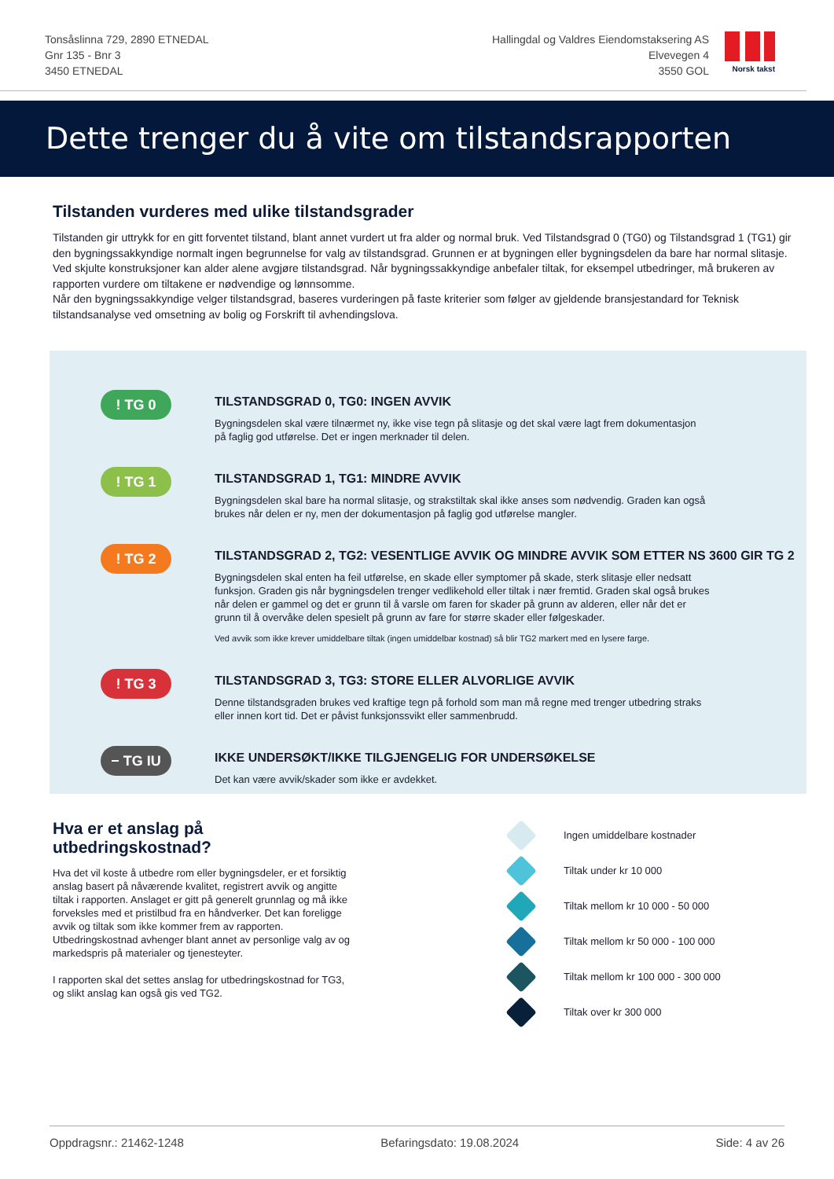Tonsåslinna 729, 2890 ETNEDAL
Gnr 135 - Bnr 3
3450 ETNEDAL
Hallingdal og Valdres Eiendomstaksering AS
Elvevegen 4
3550 GOL
Norsk takst
Dette trenger du å vite om tilstandsrapporten
Tilstanden vurderes med ulike tilstandsgrader
Tilstanden gir uttrykk for en gitt forventet tilstand, blant annet vurdert ut fra alder og normal bruk. Ved Tilstandsgrad 0 (TG0) og Tilstandsgrad 1 (TG1) gir den bygningssakkyndige normalt ingen begrunnelse for valg av tilstandsgrad. Grunnen er at bygningen eller bygningsdelen da bare har normal slitasje. Ved skjulte konstruksjoner kan alder alene avgjøre tilstandsgrad. Når bygningssakkyndige anbefaler tiltak, for eksempel utbedringer, må brukeren av rapporten vurdere om tiltakene er nødvendige og lønnsomme.
Når den bygningssakkyndige velger tilstandsgrad, baseres vurderingen på faste kriterier som følger av gjeldende bransjestandard for Teknisk tilstandsanalyse ved omsetning av bolig og Forskrift til avhendingslova.
! TG 0
TILSTANDSGRAD 0, TG0: INGEN AVVIK
Bygningsdelen skal være tilnærmet ny, ikke vise tegn på slitasje og det skal være lagt frem dokumentasjon på faglig god utførelse. Det er ingen merknader til delen.
! TG 1
TILSTANDSGRAD 1, TG1: MINDRE AVVIK
Bygningsdelen skal bare ha normal slitasje, og strakstiltak skal ikke anses som nødvendig. Graden kan også brukes når delen er ny, men der dokumentasjon på faglig god utførelse mangler.
! TG 2
TILSTANDSGRAD 2, TG2: VESENTLIGE AVVIK OG MINDRE AVVIK SOM ETTER NS 3600 GIR TG 2
Bygningsdelen skal enten ha feil utførelse, en skade eller symptomer på skade, sterk slitasje eller nedsatt funksjon. Graden gis når bygningsdelen trenger vedlikehold eller tiltak i nær fremtid. Graden skal også brukes når delen er gammel og det er grunn til å varsle om faren for skader på grunn av alderen, eller når det er grunn til å overvåke delen spesielt på grunn av fare for større skader eller følgeskader.
Ved avvik som ikke krever umiddelbare tiltak (ingen umiddelbar kostnad) så blir TG2 markert med en lysere farge.
! TG 3
TILSTANDSGRAD 3, TG3: STORE ELLER ALVORLIGE AVVIK
Denne tilstandsgraden brukes ved kraftige tegn på forhold som man må regne med trenger utbedring straks eller innen kort tid. Det er påvist funksjonssvikt eller sammenbrudd.
− TG IU
IKKE UNDERSØKT/IKKE TILGJENGELIG FOR UNDERSØKELSE
Det kan være avvik/skader som ikke er avdekket.
Hva er et anslag på utbedringskostnad?
Hva det vil koste å utbedre rom eller bygningsdeler, er et forsiktig anslag basert på nåværende kvalitet, registrert avvik og angitte tiltak i rapporten. Anslaget er gitt på generelt grunnlag og må ikke forveksles med et pristilbud fra en håndverker. Det kan foreligge avvik og tiltak som ikke kommer frem av rapporten. Utbedringskostnad avhenger blant annet av personlige valg av og markedspris på materialer og tjenesteyter.
I rapporten skal det settes anslag for utbedringskostnad for TG3, og slikt anslag kan også gis ved TG2.
Ingen umiddelbare kostnader
Tiltak under kr 10 000
Tiltak mellom kr 10 000 - 50 000
Tiltak mellom kr 50 000 - 100 000
Tiltak mellom kr 100 000 - 300 000
Tiltak over kr 300 000
Oppdragsnr.: 21462-1248 Befaringsdato: 19.08.2024 Side: 4 av 26